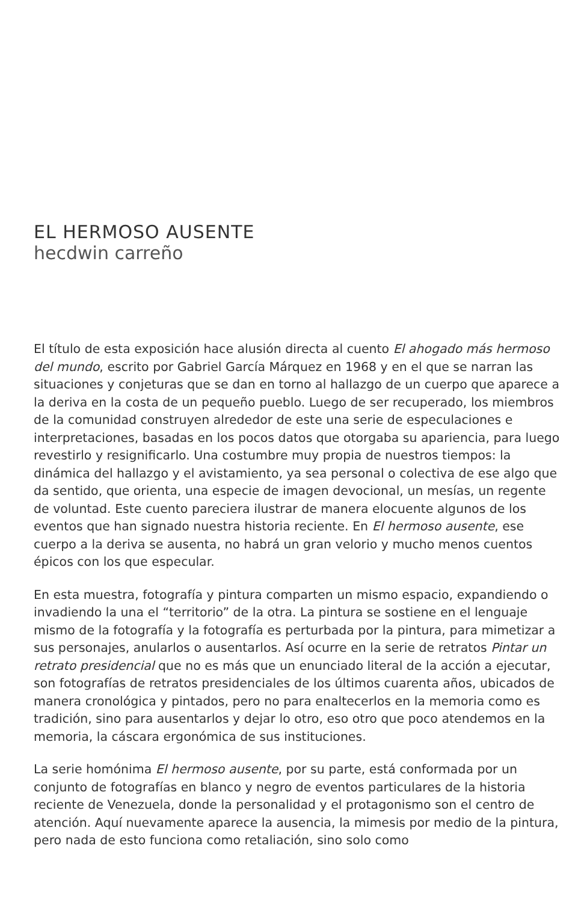EL HERMOSO AUSENTE
hecdwin carreño
El título de esta exposición hace alusión directa al cuento El ahogado más hermoso del mundo, escrito por Gabriel García Márquez en 1968 y en el que se narran las situaciones y conjeturas que se dan en torno al hallazgo de un cuerpo que aparece a la deriva en la costa de un pequeño pueblo. Luego de ser recuperado, los miembros de la comunidad construyen alrededor de este una serie de especulaciones e interpretaciones, basadas en los pocos datos que otorgaba su apariencia, para luego revestirlo y resignificarlo. Una costumbre muy propia de nuestros tiempos: la dinámica del hallazgo y el avistamiento, ya sea personal o colectiva de ese algo que da sentido, que orienta, una especie de imagen devocional, un mesías, un regente de voluntad. Este cuento pareciera ilustrar de manera elocuente algunos de los eventos que han signado nuestra historia reciente. En El hermoso ausente, ese cuerpo a la deriva se ausenta, no habrá un gran velorio y mucho menos cuentos épicos con los que especular.
En esta muestra, fotografía y pintura comparten un mismo espacio, expandiendo o invadiendo la una el “territorio” de la otra. La pintura se sostiene en el lenguaje mismo de la fotografía y la fotografía es perturbada por la pintura, para mimetizar a sus personajes, anularlos o ausentarlos. Así ocurre en la serie de retratos Pintar un retrato presidencial que no es más que un enunciado literal de la acción a ejecutar, son fotografías de retratos presidenciales de los últimos cuarenta años, ubicados de manera cronológica y pintados, pero no para enaltecerlos en la memoria como es tradición, sino para ausentarlos y dejar lo otro, eso otro que poco atendemos en la memoria, la cáscara ergonómica de sus instituciones.
La serie homónima El hermoso ausente, por su parte, está conformada por un conjunto de fotografías en blanco y negro de eventos particulares de la historia reciente de Venezuela, donde la personalidad y el protagonismo son el centro de atención. Aquí nuevamente aparece la ausencia, la mimesis por medio de la pintura, pero nada de esto funciona como retaliación, sino solo como